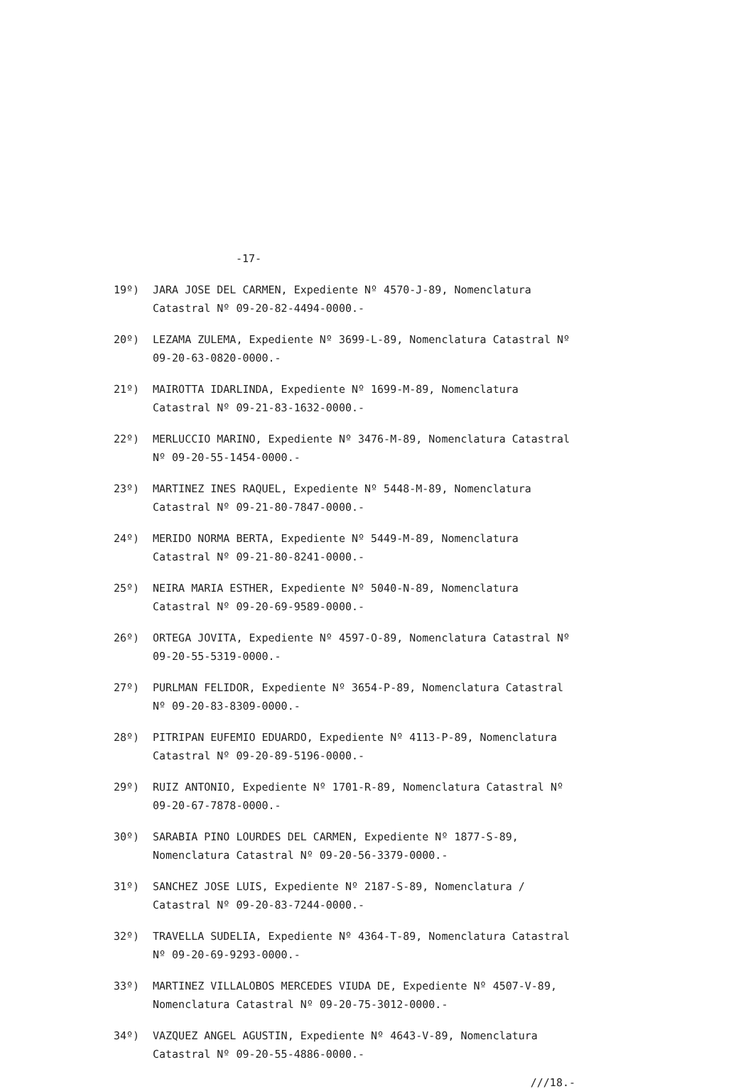-17-
19º) JARA JOSE DEL CARMEN, Expediente Nº 4570-J-89, Nomenclatura Catastral Nº 09-20-82-4494-0000.-
20º) LEZAMA ZULEMA, Expediente Nº 3699-L-89, Nomenclatura Catastral Nº 09-20-63-0820-0000.-
21º) MAIROTTA IDARLINDA, Expediente Nº 1699-M-89, Nomenclatura Catastral Nº 09-21-83-1632-0000.-
22º) MERLUCCIO MARINO, Expediente Nº 3476-M-89, Nomenclatura Catastral Nº 09-20-55-1454-0000.-
23º) MARTINEZ INES RAQUEL, Expediente Nº 5448-M-89, Nomenclatura Catastral Nº 09-21-80-7847-0000.-
24º) MERIDO NORMA BERTA, Expediente Nº 5449-M-89, Nomenclatura Catastral Nº 09-21-80-8241-0000.-
25º) NEIRA MARIA ESTHER, Expediente Nº 5040-N-89, Nomenclatura Catastral Nº 09-20-69-9589-0000.-
26º) ORTEGA JOVITA, Expediente Nº 4597-O-89, Nomenclatura Catastral Nº 09-20-55-5319-0000.-
27º) PURLMAN FELIDOR, Expediente Nº 3654-P-89, Nomenclatura Catastral Nº 09-20-83-8309-0000.-
28º) PITRIPAN EUFEMIO EDUARDO, Expediente Nº 4113-P-89, Nomenclatura Catastral Nº 09-20-89-5196-0000.-
29º) RUIZ ANTONIO, Expediente Nº 1701-R-89, Nomenclatura Catastral Nº 09-20-67-7878-0000.-
30º) SARABIA PINO LOURDES DEL CARMEN, Expediente Nº 1877-S-89, Nomenclatura Catastral Nº 09-20-56-3379-0000.-
31º) SANCHEZ JOSE LUIS, Expediente Nº 2187-S-89, Nomenclatura / Catastral Nº 09-20-83-7244-0000.-
32º) TRAVELLA SUDELIA, Expediente Nº 4364-T-89, Nomenclatura Catastral Nº 09-20-69-9293-0000.-
33º) MARTINEZ VILLALOBOS MERCEDES VIUDA DE, Expediente Nº 4507-V-89, Nomenclatura Catastral Nº 09-20-75-3012-0000.-
34º) VAZQUEZ ANGEL AGUSTIN, Expediente Nº 4643-V-89, Nomenclatura Catastral Nº 09-20-55-4886-0000.-
///18.-